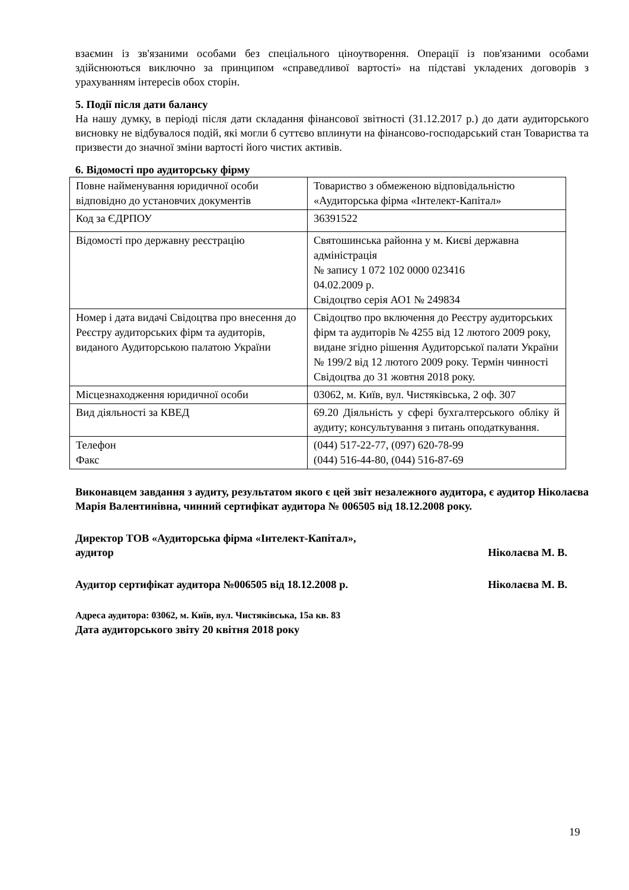взаємин із зв'язаними особами без спеціального ціноутворення. Операції із пов'язаними особами здійснюються виключно за принципом «справедливої вартості» на підставі укладених договорів з урахуванням інтересів обох сторін.
5. Події після дати балансу
На нашу думку, в періоді після дати складання фінансової звітності (31.12.2017 р.) до дати аудиторського висновку не відбувалося подій, які могли б суттєво вплинути на фінансово-господарський стан Товариства та призвести до значної зміни вартості його чистих активів.
6. Відомості про аудиторську фірму
| Повне найменування юридичної особи відповідно до установчих документів | Товариство з обмеженою відповідальністю «Аудиторська фірма «Інтелект-Капітал» |
| Код за ЄДРПОУ | 36391522 |
| Відомості про державну реєстрацію | Святошинська районна у м. Києві державна адміністрація № запису 1 072 102 0000 023416 04.02.2009 р. Свідоцтво серія АО1 № 249834 |
| Номер і дата видачі Свідоцтва про внесення до Реєстру аудиторських фірм та аудиторів, виданого Аудиторською палатою України | Свідоцтво про включення до Реєстру аудиторських фірм та аудиторів № 4255 від 12 лютого 2009 року, видане згідно рішення Аудиторської палати України № 199/2 від 12 лютого 2009 року. Термін чинності Свідоцтва до 31 жовтня 2018 року. |
| Місцезнаходження юридичної особи | 03062, м. Київ, вул. Чистяківська, 2 оф. 307 |
| Вид діяльності за КВЕД | 69.20 Діяльність у сфері бухгалтерського обліку й аудиту; консультування з питань оподаткування. |
| Телефон Факс | (044) 517-22-77, (097) 620-78-99 (044) 516-44-80, (044) 516-87-69 |
Виконавцем завдання з аудиту, результатом якого є цей звіт незалежного аудитора, є аудитор Ніколаєва Марія Валентинівна, чинний сертифікат аудитора № 006505 від 18.12.2008 року.
Директор ТОВ «Аудиторська фірма «Інтелект-Капітал»,
аудитор Ніколаєва М. В.
Аудитор сертифікат аудитора №006505 від 18.12.2008 р. Ніколаєва М. В.
Адреса аудитора: 03062, м. Київ, вул. Чистяківська, 15а кв. 83
Дата аудиторського звіту 20 квітня 2018 року
19